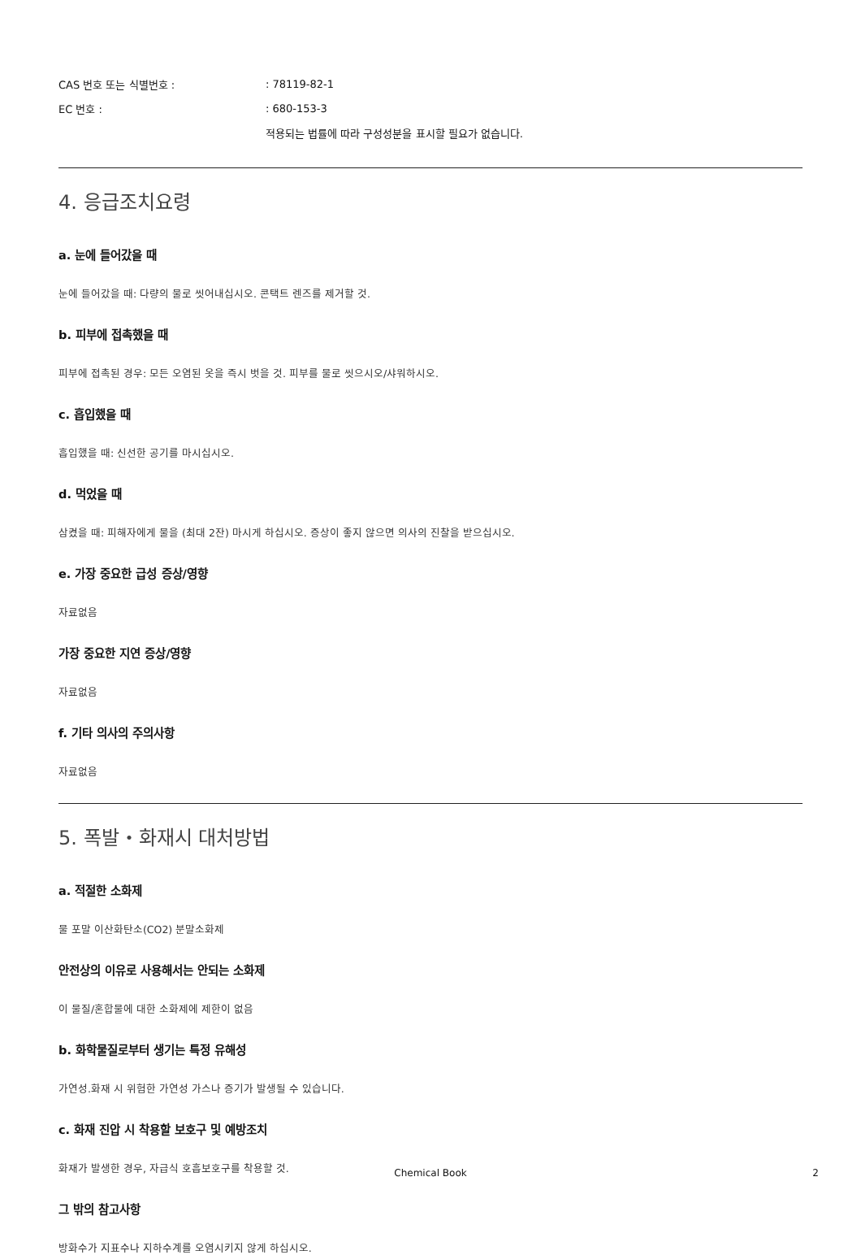CAS 번호 또는 식별번호 :: 78119-82-1
EC 번호 :: 680-153-3
적용되는 법률에 따라 구성성분을 표시할 필요가 없습니다.
4. 응급조치요령
a. 눈에 들어갔을 때
눈에 들어갔을 때: 다량의 물로 씻어내십시오. 콘택트 렌즈를 제거할 것.
b. 피부에 접촉했을 때
피부에 접촉된 경우: 모든 오염된 옷을 즉시 벗을 것. 피부를 물로 씻으시오/샤워하시오.
c. 흡입했을 때
흡입했을 때: 신선한 공기를 마시십시오.
d. 먹었을 때
삼켰을 때: 피해자에게 물을 (최대 2잔) 마시게 하십시오. 증상이 좋지 않으면 의사의 진찰을 받으십시오.
e. 가장 중요한 급성 증상/영향
자료없음
가장 중요한 지연 증상/영향
자료없음
f. 기타 의사의 주의사항
자료없음
5. 폭발・화재시 대처방법
a. 적절한 소화제
물 포말 이산화탄소(CO2) 분말소화제
안전상의 이유로 사용해서는 안되는 소화제
이 물질/혼합물에 대한 소화제에 제한이 없음
b. 화학물질로부터 생기는 특정 유해성
가연성.화재 시 위험한 가연성 가스나 증기가 발생될 수 있습니다.
c. 화재 진압 시 착용할 보호구 및 예방조치
화재가 발생한 경우, 자급식 호흡보호구를 착용할 것.
그 밖의 참고사항
방화수가 지표수나 지하수계를 오염시키지 않게 하십시오.
Chemical Book 2